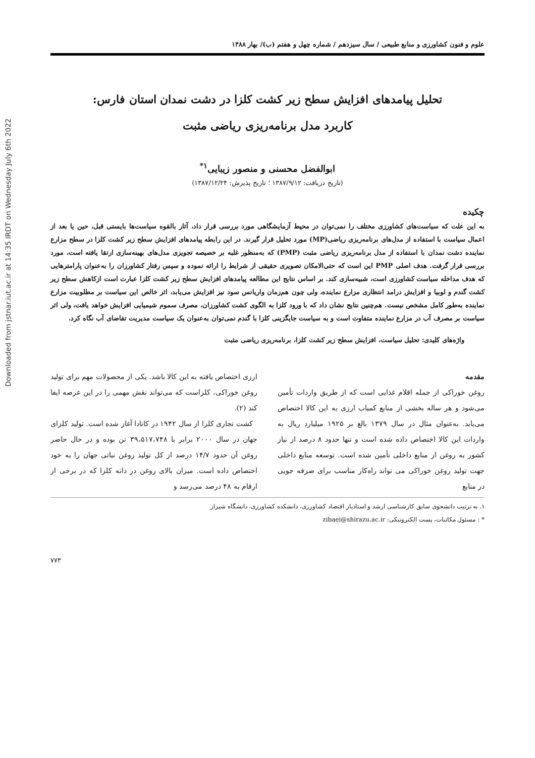Downloaded from jstnar.iut.ac.ir at 14:35 IRDT on Wednesday July 6th 2022
علوم و فنون کشاورزی و منابع طبیعی / سال سیزدهم / شماره چهل و هفتم (ب)/ بهار ۱۳۸۸
تحلیل پیامدهای افزایش سطح زیر کشت کلزا در دشت نمدان استان فارس:
کاربرد مدل برنامه‌ریزی ریاضی مثبت
ابوالفضل محسنی و منصور زیبایی<sup>۱*</sup>
(تاریخ دریافت: ۱۳۸۷/۹/۱۲ ؛ تاریخ پذیرش: ۱۳۸۷/۱۲/۲۴)
چکیده
به این علت که سیاست‌های کشاورزی مختلف را نمی‌توان در محیط آزمایشگاهی مورد بررسی قرار داد، آثار بالقوه سیاست‌ها بایستی قبل، حین یا بعد از اعمال سیاست با استفاده از مدل‌های برنامه‌ریزی ریاضی(MP) مورد تحلیل قرار گیرند. در این رابطه پیامدهای افزایش سطح زیر کشت کلزا در سطح مزارع نماینده دشت نمدان با استفاده از مدل برنامه‌ریزی ریاضی مثبت (PMP) که به‌منظور غلبه بر خصیصه تجویزی مدل‌های بهینه‌سازی ارتقا یافته است، مورد بررسی قرار گرفت. هدف اصلی PMP این است که حتی‌الامکان تصویری حقیقی از شرایط را ارائه نموده و سپس رفتار کشاورزان را به‌عنوان پارامترهایی که هدف مداخله سیاست کشاورزی است، شبیه‌سازی کند. بر اساس نتایج این مطالعه پیامدهای افزایش سطح زیر کشت کلزا عبارت است ازکاهش سطح زیر کشت گندم و لوبیا و افزایش درامد انتظاری مزارع نماینده، ولی چون هم‌زمان واریانس سود نیز افزایش می‌یابد، اثر خالص این سیاست بر مطلوبیت مزارع نماینده به‌طور کامل مشخص نیست. هم‌چنین نتایج نشان داد که با ورود کلزا به الگوی کشت کشاورزان، مصرف سموم شیمیایی افزایش خواهد یافت، ولی اثر سیاست بر مصرف آب در مزارع نماینده متفاوت است و به سیاست جایگزینی کلزا با گندم نمی‌توان به‌عنوان یک سیاست مدیریت تقاضای آب نگاه کرد.
واژه‌های کلیدی: تحلیل سیاست، افزایش سطح زیر کشت کلزا، برنامه‌ریزی ریاضی مثبت
مقدمه
روغن خوراکی از جمله اقلام غذایی است که از طریق واردات تأمین می‌شود و هر ساله بخشی از منابع کمیاب ارزی به این کالا اختصاص می‌یابد. به‌عنوان مثال در سال ۱۳۷۹ بالغ بر ۱۹۲۵ میلیارد ریال به واردات این کالا اختصاص داده شده است و تنها حدود ۸ درصد از نیاز کشور به روغن از منابع داخلی تأمین شده است. توسعه منابع داخلی جهت تولید روغن خوراکی می تواند راه‌کار مناسب برای صرفه جویی در منابع
ارزی اختصاص یافته به این کالا باشد. یکی از محصولات مهم برای تولید روغن خوراکی، کلزاست که می‌تواند نقش مهمی را در این عرصه ایفا کند (۲).
کشت تجاری کلزا از سال ۱۹۴۲ در کانادا آغاز شده است. تولید کلزای جهان در سال ۲۰۰۰ برابر با ۳۹،۵۱۷،۷۴۸ تن بوده و در حال حاضر روغن آن حدود ۱۴/۷ درصد از کل تولید روغن نباتی جهان را به خود اختصاص داده است. میزان بالای روغن در دانه کلزا که در برخی از ارقام به ۴۸ درصد می‌رسد و
۱. به ترتیب دانشجوی سابق کارشناسی ارشد و استادیار اقتصاد کشاورزی، دانشکده کشاورزی، دانشگاه شیراز
* : مسئول مکاتبات، پست الکترونیکی: zibaei@shirazu.ac.ir
۷۷۳